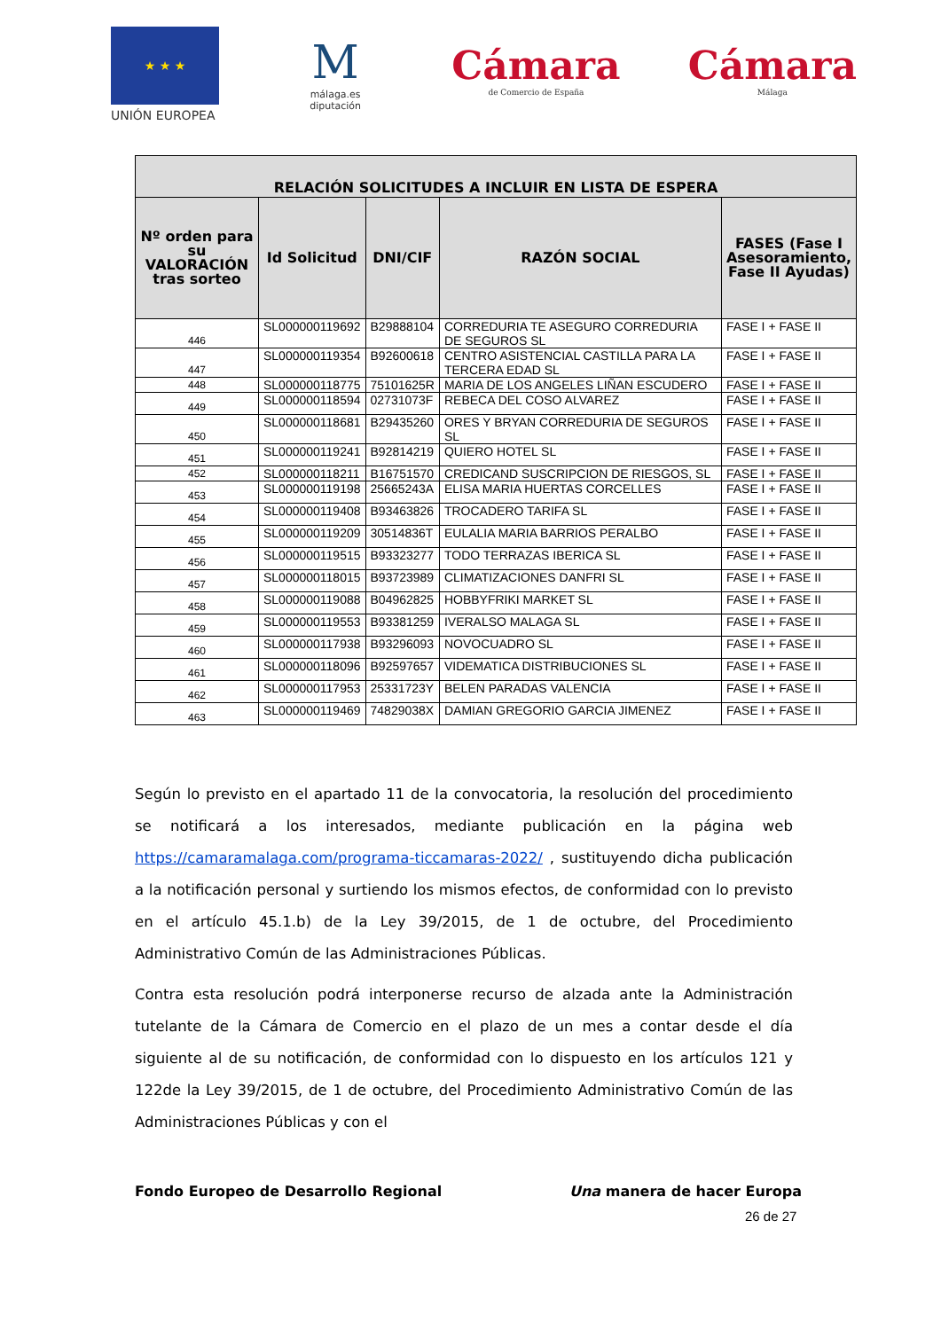★ ★ ★
UNIÓN EUROPEA
M
málaga.es diputación
Cámara
de Comercio de España
Cámara
Málaga
| RELACIÓN SOLICITUDES A INCLUIR EN LISTA DE ESPERA | | | | |
| --- | --- | --- | --- | --- |
| Nº orden para su VALORACIÓN tras sorteo | Id Solicitud | DNI/CIF | RAZÓN SOCIAL | FASES (Fase I Asesoramiento, Fase II Ayudas) |
| 446 | SL000000119692 | B29888104 | CORREDURIA TE ASEGURO CORREDURIA DE SEGUROS SL | FASE I + FASE II |
| 447 | SL000000119354 | B92600618 | CENTRO ASISTENCIAL CASTILLA PARA LA TERCERA EDAD SL | FASE I + FASE II |
| 448 | SL000000118775 | 75101625R | MARIA DE LOS ANGELES LIÑAN ESCUDERO | FASE I + FASE II |
| 449 | SL000000118594 | 02731073F | REBECA DEL COSO ALVAREZ | FASE I + FASE II |
| 450 | SL000000118681 | B29435260 | ORES Y BRYAN CORREDURIA DE SEGUROS SL | FASE I + FASE II |
| 451 | SL000000119241 | B92814219 | QUIERO HOTEL SL | FASE I + FASE II |
| 452 | SL000000118211 | B16751570 | CREDICAND SUSCRIPCION DE RIESGOS, SL | FASE I + FASE II |
| 453 | SL000000119198 | 25665243A | ELISA MARIA HUERTAS CORCELLES | FASE I + FASE II |
| 454 | SL000000119408 | B93463826 | TROCADERO TARIFA SL | FASE I + FASE II |
| 455 | SL000000119209 | 30514836T | EULALIA MARIA BARRIOS PERALBO | FASE I + FASE II |
| 456 | SL000000119515 | B93323277 | TODO TERRAZAS IBERICA SL | FASE I + FASE II |
| 457 | SL000000118015 | B93723989 | CLIMATIZACIONES DANFRI SL | FASE I + FASE II |
| 458 | SL000000119088 | B04962825 | HOBBYFRIKI MARKET SL | FASE I + FASE II |
| 459 | SL000000119553 | B93381259 | IVERALSO MALAGA SL | FASE I + FASE II |
| 460 | SL000000117938 | B93296093 | NOVOCUADRO SL | FASE I + FASE II |
| 461 | SL000000118096 | B92597657 | VIDEMATICA DISTRIBUCIONES SL | FASE I + FASE II |
| 462 | SL000000117953 | 25331723Y | BELEN PARADAS VALENCIA | FASE I + FASE II |
| 463 | SL000000119469 | 74829038X | DAMIAN GREGORIO GARCIA JIMENEZ | FASE I + FASE II |
Según lo previsto en el apartado 11 de la convocatoria, la resolución del procedimiento se notificará a los interesados, mediante publicación en la página web https://camaramalaga.com/programa-ticcamaras-2022/ , sustituyendo dicha publicación a la notificación personal y surtiendo los mismos efectos, de conformidad con lo previsto en el artículo 45.1.b) de la Ley 39/2015, de 1 de octubre, del Procedimiento Administrativo Común de las Administraciones Públicas.
Contra esta resolución podrá interponerse recurso de alzada ante la Administración tutelante de la Cámara de Comercio en el plazo de un mes a contar desde el día siguiente al de su notificación, de conformidad con lo dispuesto en los artículos 121 y 122de la Ley 39/2015, de 1 de octubre, del Procedimiento Administrativo Común de las Administraciones Públicas y con el
Fondo Europeo de Desarrollo Regional Una manera de hacer Europa
26 de 27